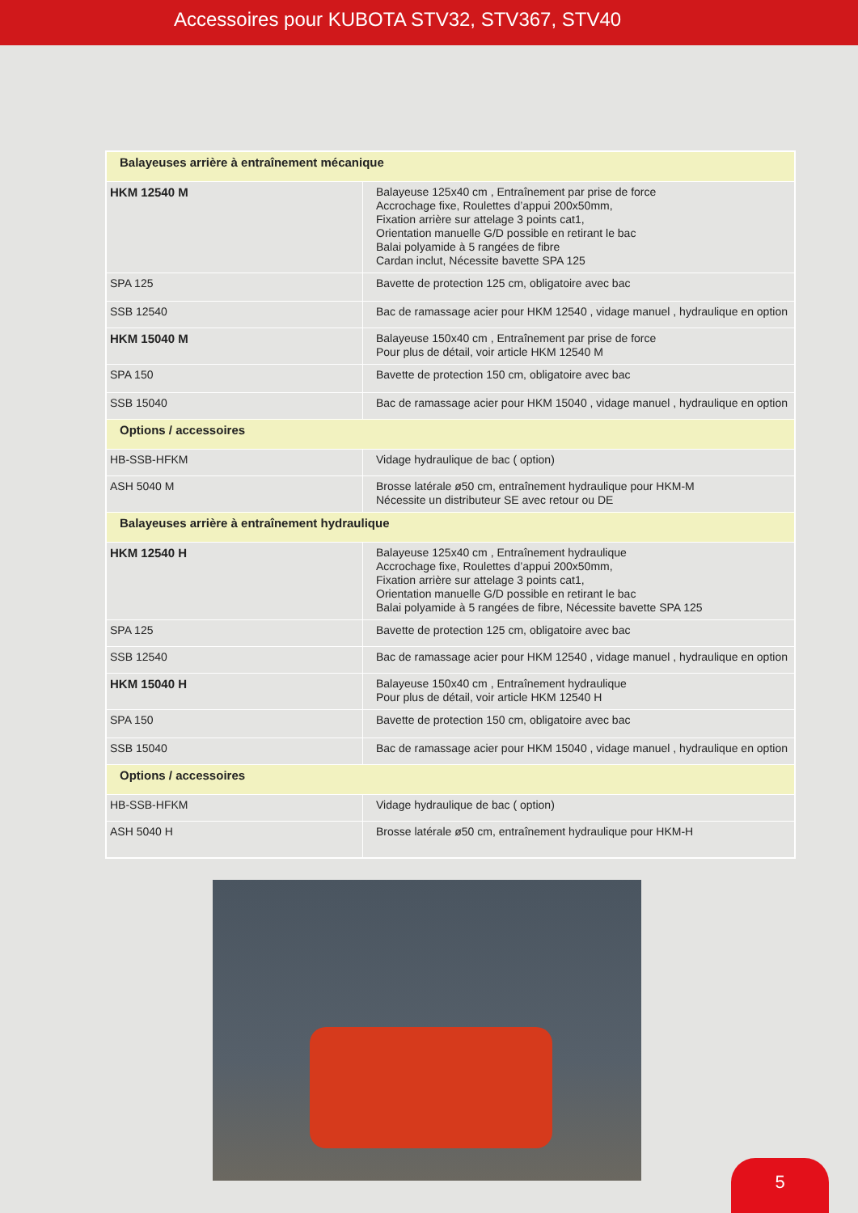Accessoires pour KUBOTA STV32, STV367, STV40
| Balayeuses arrière à entraînement mécanique | |
| HKM 12540 M | Balayeuse 125x40 cm , Entraînement par prise de force Accrochage fixe, Roulettes d’appui 200x50mm, Fixation arrière sur attelage 3 points cat1, Orientation manuelle G/D possible en retirant le bac Balai polyamide à 5 rangées de fibre Cardan inclut, Nécessite bavette SPA 125 |
| SPA 125 | Bavette de protection 125 cm, obligatoire avec bac |
| SSB 12540 | Bac de ramassage acier pour HKM 12540 , vidage manuel , hydraulique en option |
| HKM 15040 M | Balayeuse 150x40 cm , Entraînement par prise de force Pour plus de détail, voir article HKM 12540 M |
| SPA 150 | Bavette de protection 150 cm, obligatoire avec bac |
| SSB 15040 | Bac de ramassage acier pour HKM 15040 , vidage manuel , hydraulique en option |
| Options / accessoires | |
| HB-SSB-HFKM | Vidage hydraulique de bac ( option) |
| ASH 5040 M | Brosse latérale ø50 cm, entraînement hydraulique pour HKM-M Nécessite un distributeur SE avec retour ou DE |
| Balayeuses arrière à entraînement hydraulique | |
| HKM 12540 H | Balayeuse 125x40 cm , Entraînement hydraulique Accrochage fixe, Roulettes d’appui 200x50mm, Fixation arrière sur attelage 3 points cat1, Orientation manuelle G/D possible en retirant le bac Balai polyamide à 5 rangées de fibre, Nécessite bavette SPA 125 |
| SPA 125 | Bavette de protection 125 cm, obligatoire avec bac |
| SSB 12540 | Bac de ramassage acier pour HKM 12540 , vidage manuel , hydraulique en option |
| HKM 15040 H | Balayeuse 150x40 cm , Entraînement hydraulique Pour plus de détail, voir article HKM 12540 H |
| SPA 150 | Bavette de protection 150 cm, obligatoire avec bac |
| SSB 15040 | Bac de ramassage acier pour HKM 15040 , vidage manuel , hydraulique en option |
| Options / accessoires | |
| HB-SSB-HFKM | Vidage hydraulique de bac ( option) |
| ASH 5040 H | Brosse latérale ø50 cm, entraînement hydraulique pour HKM-H |
5